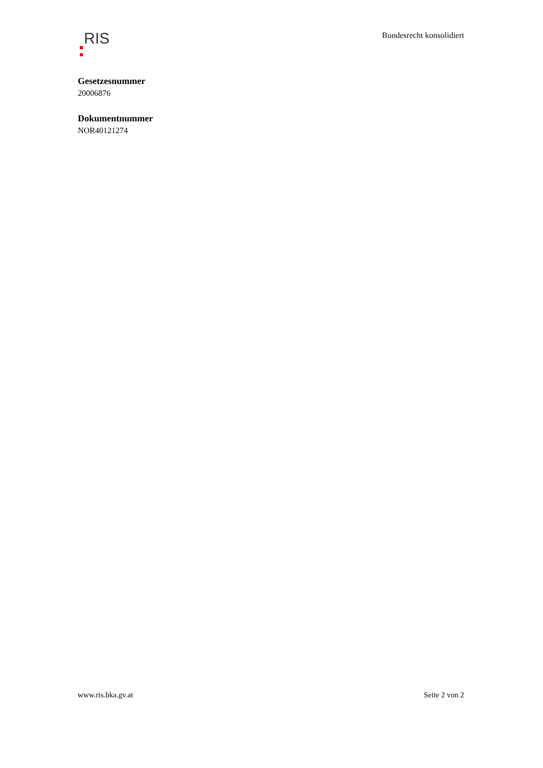RIS
Bundesrecht konsolidiert
Gesetzesnummer
20006876
Dokumentnummer
NOR40121274
www.ris.bka.gv.at Seite 2 von 2